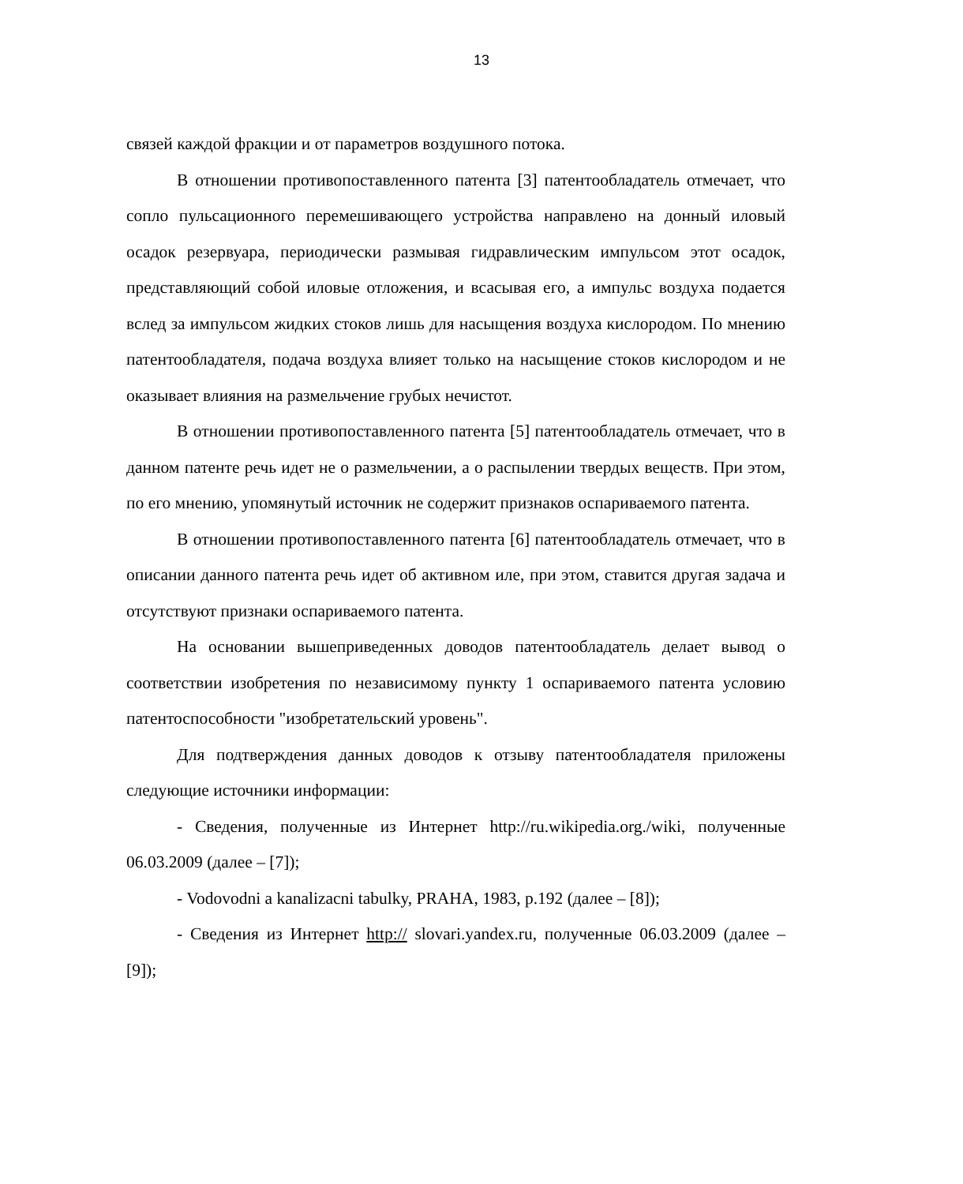13
связей каждой фракции и от параметров воздушного потока.
В отношении противопоставленного патента [3] патентообладатель отмечает, что сопло пульсационного перемешивающего устройства направлено на донный иловый осадок резервуара, периодически размывая гидравлическим импульсом этот осадок, представляющий собой иловые отложения, и всасывая его, а импульс воздуха подается вслед за импульсом жидких стоков лишь для насыщения воздуха кислородом. По мнению патентообладателя, подача воздуха влияет только на насыщение стоков кислородом и не оказывает влияния на размельчение грубых нечистот.
В отношении противопоставленного патента [5] патентообладатель отмечает, что в данном патенте речь идет не о размельчении, а о распылении твердых веществ. При этом, по его мнению, упомянутый источник не содержит признаков оспариваемого патента.
В отношении противопоставленного патента [6] патентообладатель отмечает, что в описании данного патента речь идет об активном иле, при этом, ставится другая задача и отсутствуют признаки оспариваемого патента.
На основании вышеприведенных доводов патентообладатель делает вывод о соответствии изобретения по независимому пункту 1 оспариваемого патента условию патентоспособности "изобретательский уровень".
Для подтверждения данных доводов к отзыву патентообладателя приложены следующие источники информации:
- Сведения, полученные из Интернет http://ru.wikipedia.org./wiki, полученные 06.03.2009 (далее – [7]);
- Vodovodni a kanalizacni tabulky, PRAHA, 1983, p.192 (далее – [8]);
- Сведения из Интернет http:// slovari.yandex.ru, полученные 06.03.2009 (далее – [9]);